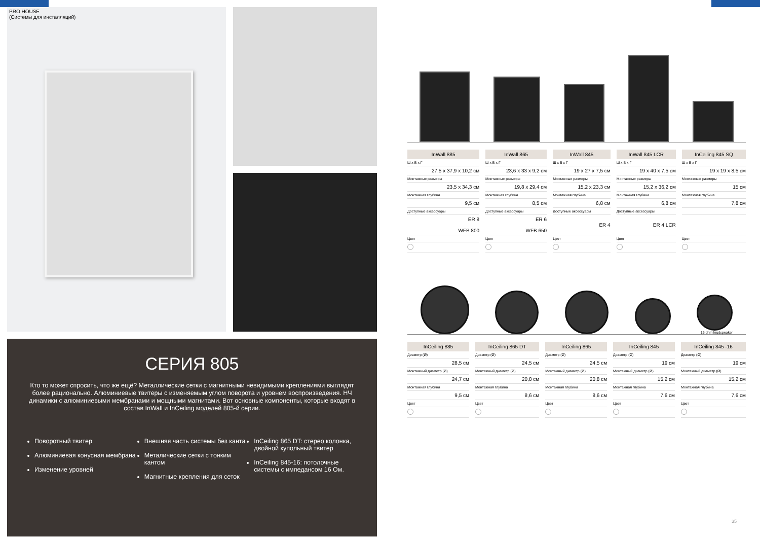PRO HOUSE
(Системы для инсталляций)
СЕРИЯ 805
Кто то может спросить, что же ещё? Металлические сетки с магнитными невидимыми креплениями выглядят более рационально. Алюминиевые твитеры с изменяемым углом поворота и уровнем воспроизведения. НЧ динамики с алюминиевыми мембранами и мощными магнитами. Вот основные компоненты, которые входят в состав InWall и InCeiling моделей 805-й серии.
Поворотный твитер
Алюминиевая конусная мембрана
Изменение уровней
Внешняя часть системы без канта
Металические сетки с тонким кантом
Магнитные крепления для сеток
InCeiling 865 DT: стерео колонка, двойной купольный твитер
InCeiling 845-16: потолочные системы с импедансом 16 Ом.
| InWall 885 | InWall 865 | InWall 845 | InWall 845 LCR | InCeiling 845 SQ |
| --- | --- | --- | --- | --- |
| Ш x В x Г | Ш x В x Г | Ш x В x Г | Ш x В x Г | Ш x В x Г |
| 27,5 x 37,9 x 10,2 см | 23,6 x 33 x 9,2 см | 19 x 27 x 7,5 см | 19 x 40 x 7,5 см | 19 x 19 x 8,5 см |
| Монтажные размеры | Монтажные размеры | Монтажные размеры | Монтажные размеры | Монтажные размеры |
| 23,5 x 34,3 см | 19,8 x 29,4 см | 15,2 x 23,3 см | 15,2 x 36,2 см | 15 см |
| Монтажная глубина | Монтажная глубина | Монтажная глубина | Монтажная глубина | Монтажная глубина |
| 9,5 см | 8,5 см | 6,8 см | 6,8 см | 7,8 см |
| Доступные аксессуары | Доступные аксессуары | Доступные аксессуары | Доступные аксессуары | |
| ER 8 WFB 800 | ER 6 WFB 650 | ER 4 | ER 4 LCR | |
| Цвет | Цвет | Цвет | Цвет | Цвет |
16 ohm loudspeaker
| InCeiling 885 | InCeiling 865 DT | InCeiling 865 | InCeiling 845 | InCeiling 845 -16 |
| --- | --- | --- | --- | --- |
| Диаметр (Ø) | Диаметр (Ø) | Диаметр (Ø) | Диаметр (Ø) | Диаметр (Ø) |
| 28,5 см | 24,5 см | 24,5 см | 19 см | 19 см |
| Монтажный диаметр (Ø) | Монтажный диаметр (Ø) | Монтажный диаметр (Ø) | Монтажный диаметр (Ø) | Монтажный диаметр (Ø) |
| 24,7 см | 20,8 см | 20,8 см | 15,2 см | 15,2 см |
| Монтажная глубина | Монтажная глубина | Монтажная глубина | Монтажная глубина | Монтажная глубина |
| 9,5 см | 8,6 см | 8,6 см | 7,6 см | 7,6 см |
| Цвет | Цвет | Цвет | Цвет | Цвет |
35